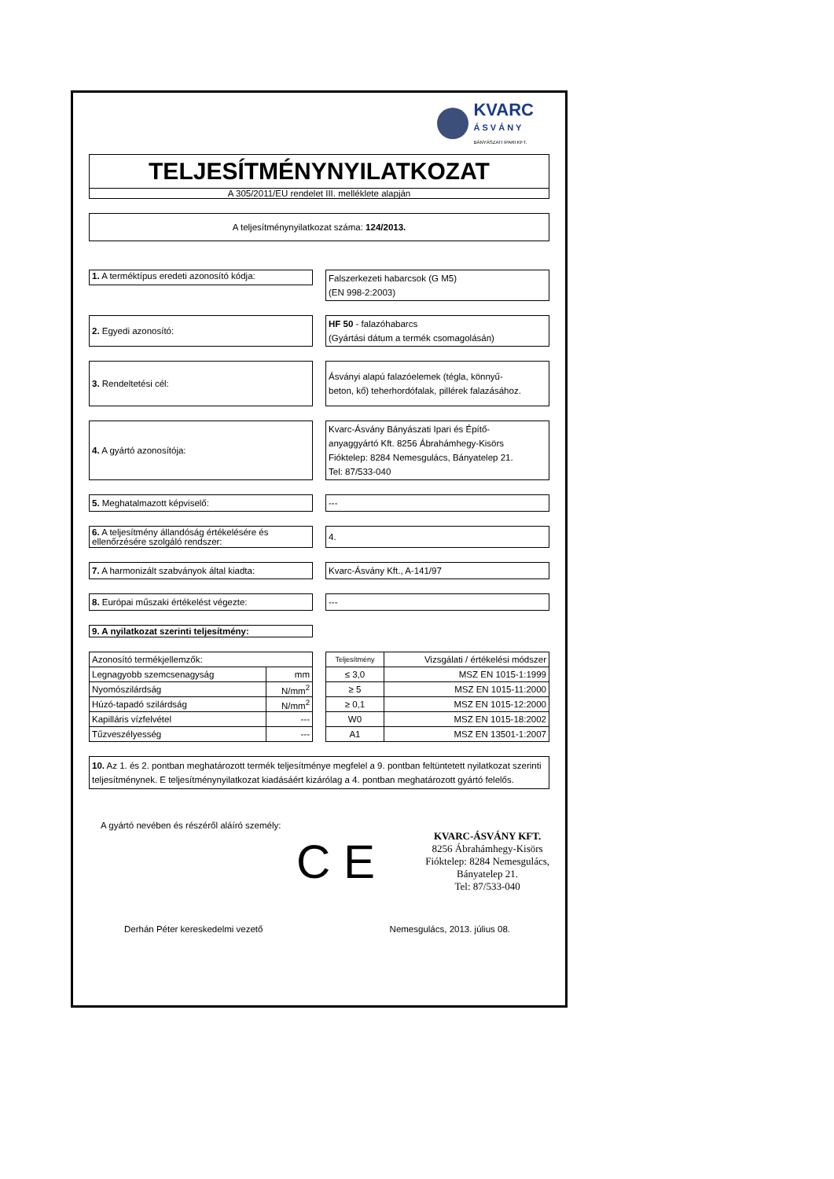KVARC
Á S V Á N Y
BÁNYÁSZATI IPARI KFT.
TELJESÍTMÉNYNYILATKOZAT
A 305/2011/EU rendelet III. melléklete alapján
A teljesítménynyilatkozat száma: 124/2013.
1. A terméktípus eredeti azonosító kódja:
Falszerkezeti habarcsok (G M5)
(EN 998-2:2003)
2. Egyedi azonosító:
HF 50 - falazóhabarcs
(Gyártási dátum a termék csomagolásán)
3. Rendeltetési cél:
Ásványi alapú falazóelemek (tégla, könnyű-
beton, kő) teherhordófalak, pillérek falazásához.
4. A gyártó azonosítója:
Kvarc-Ásvány Bányászati Ipari és Építő-
anyaggyártó Kft. 8256 Ábrahámhegy-Kisörs
Fióktelep: 8284 Nemesgulács, Bányatelep 21.
Tel: 87/533-040
5. Meghatalmazott képviselő:
---
6. A teljesítmény állandóság értékelésére és ellenőrzésére szolgáló rendszer:
4.
7. A harmonizált szabványok által kiadta:
Kvarc-Ásvány Kft., A-141/97
8. Európai műszaki értékelést végezte:
---
9. A nyilatkozat szerinti teljesítmény:
| Azonosító termékjellemzők: | |
| Legnagyobb szemcsenagyság | mm |
| Nyomószilárdság | N/mm<sup>2</sup> |
| Húzó-tapadó szilárdság | N/mm<sup>2</sup> |
| Kapilláris vízfelvétel | --- |
| Tűzveszélyesség | --- |
| Teljesítmény | Vizsgálati / értékelési módszer |
| ≤ 3,0 | MSZ EN 1015-1:1999 |
| ≥ 5 | MSZ EN 1015-11:2000 |
| ≥ 0,1 | MSZ EN 1015-12:2000 |
| W0 | MSZ EN 1015-18:2002 |
| A1 | MSZ EN 13501-1:2007 |
10. Az 1. és 2. pontban meghatározott termék teljesítménye megfelel a 9. pontban feltüntetett nyilatkozat szerinti teljesítménynek. E teljesítménynyilatkozat kiadásáért kizárólag a 4. pontban meghatározott gyártó felelős.
A gyártó nevében és részéről aláíró személy:
C E
KVARC-ÁSVÁNY KFT.
8256 Ábrahámhegy-Kisörs
Fióktelep: 8284 Nemesgulács,
Bányatelep 21.
Tel: 87/533-040
Derhán Péter kereskedelmi vezető Nemesgulács, 2013. július 08.